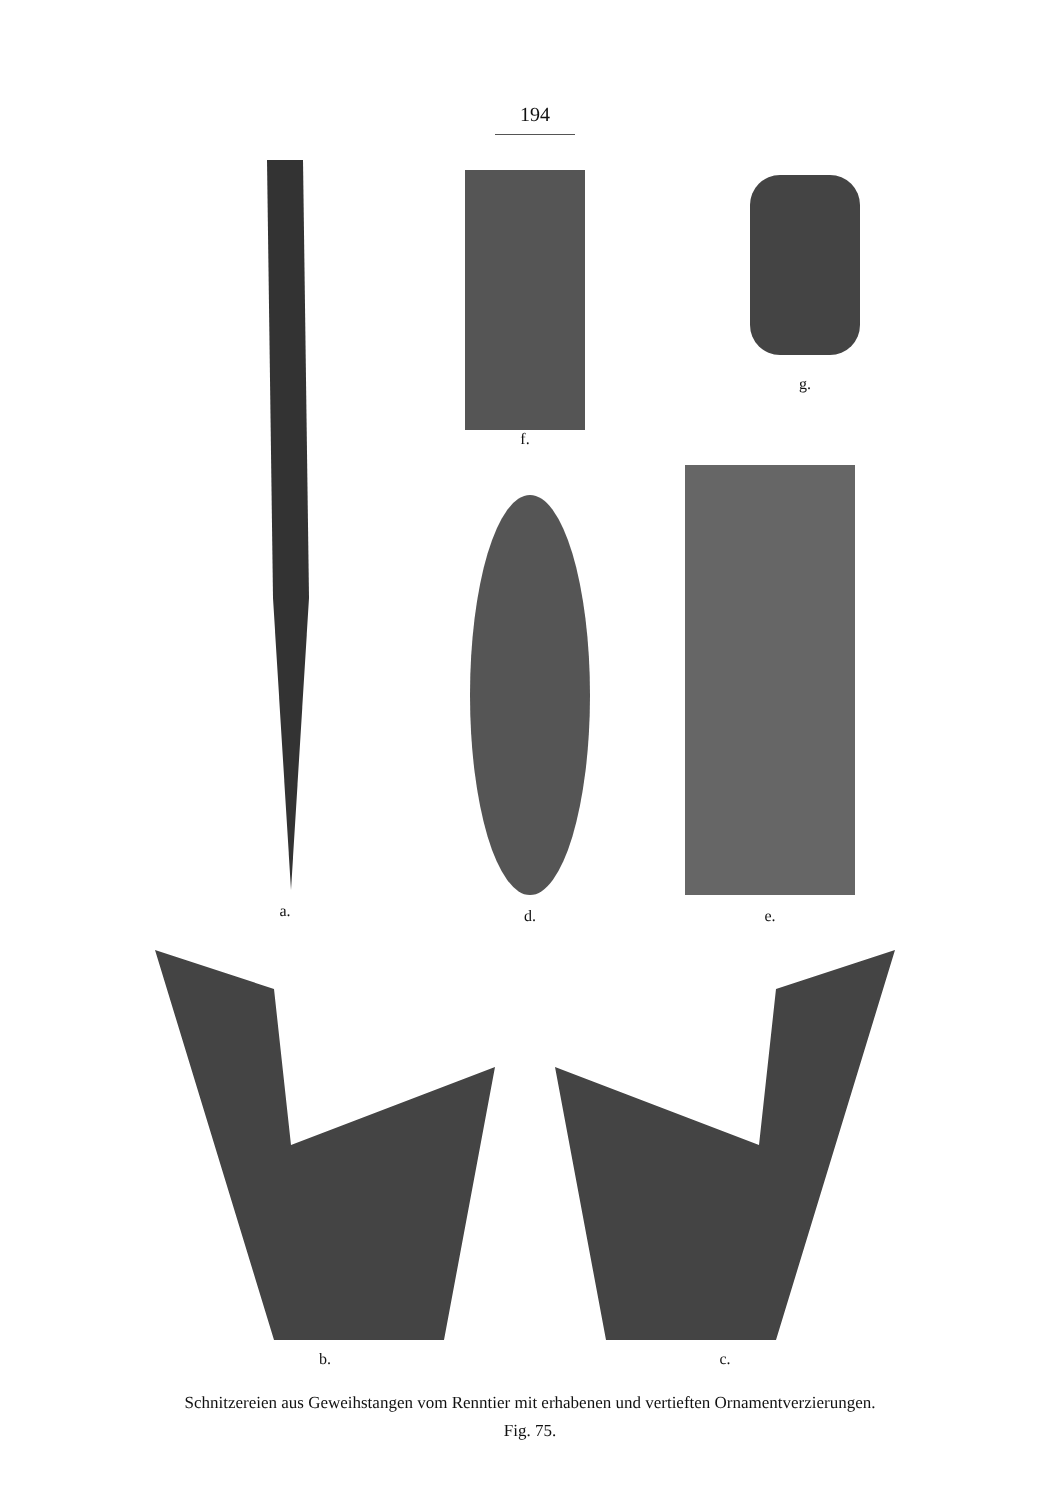194
a.
f. g.
d.
e.
b. c.
Schnitzereien aus Geweihstangen vom Renntier mit erhabenen und vertieften Ornamentverzierungen.
Fig. 75.